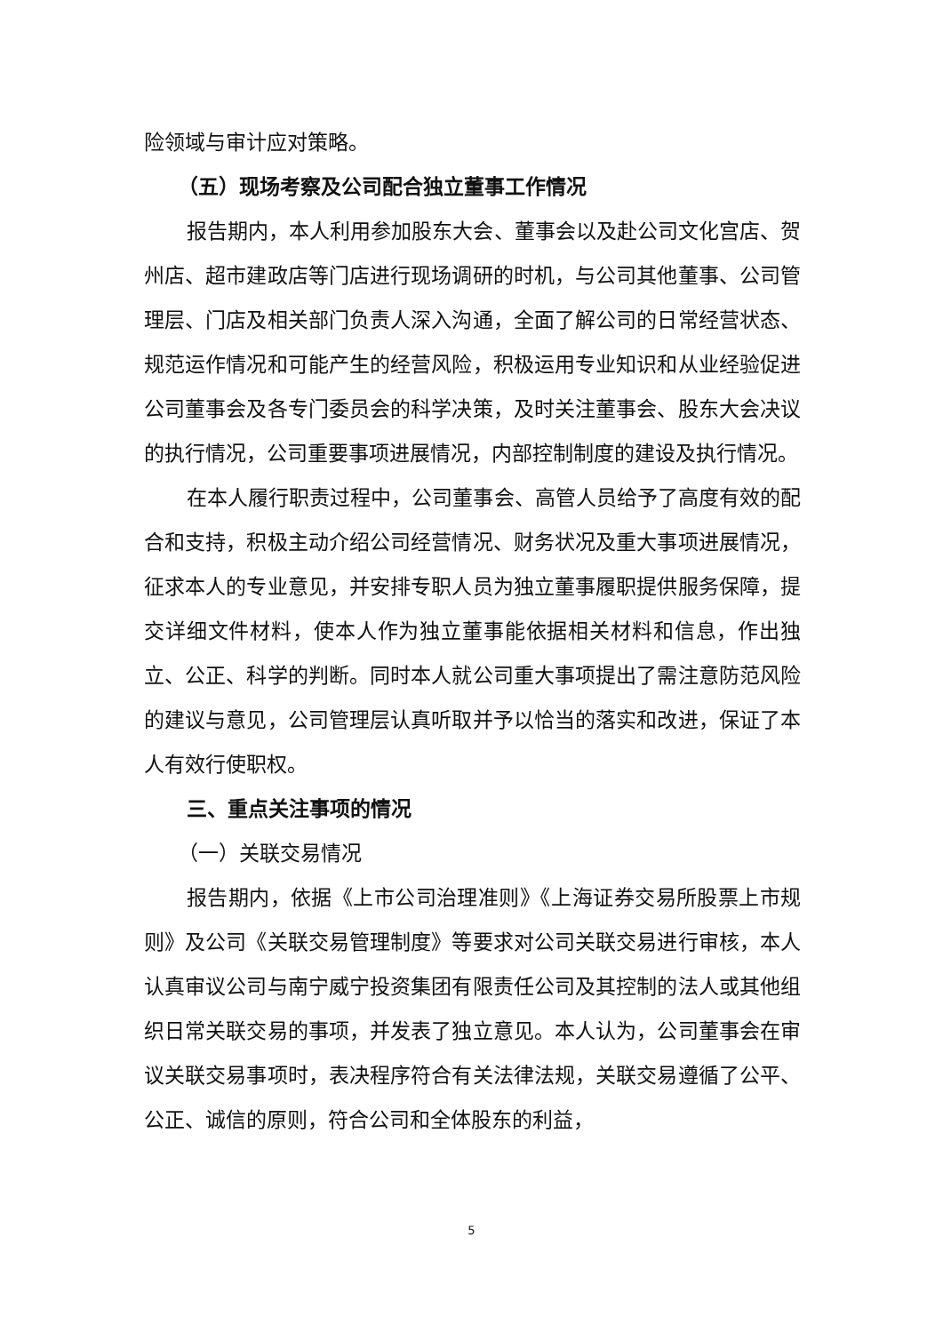险领域与审计应对策略。
（五）现场考察及公司配合独立董事工作情况
报告期内，本人利用参加股东大会、董事会以及赴公司文化宫店、贺州店、超市建政店等门店进行现场调研的时机，与公司其他董事、公司管理层、门店及相关部门负责人深入沟通，全面了解公司的日常经营状态、规范运作情况和可能产生的经营风险，积极运用专业知识和从业经验促进公司董事会及各专门委员会的科学决策，及时关注董事会、股东大会决议的执行情况，公司重要事项进展情况，内部控制制度的建设及执行情况。
在本人履行职责过程中，公司董事会、高管人员给予了高度有效的配合和支持，积极主动介绍公司经营情况、财务状况及重大事项进展情况，征求本人的专业意见，并安排专职人员为独立董事履职提供服务保障，提交详细文件材料，使本人作为独立董事能依据相关材料和信息，作出独立、公正、科学的判断。同时本人就公司重大事项提出了需注意防范风险的建议与意见，公司管理层认真听取并予以恰当的落实和改进，保证了本人有效行使职权。
三、重点关注事项的情况
（一）关联交易情况
报告期内，依据《上市公司治理准则》《上海证券交易所股票上市规则》及公司《关联交易管理制度》等要求对公司关联交易进行审核，本人认真审议公司与南宁威宁投资集团有限责任公司及其控制的法人或其他组织日常关联交易的事项，并发表了独立意见。本人认为，公司董事会在审议关联交易事项时，表决程序符合有关法律法规，关联交易遵循了公平、公正、诚信的原则，符合公司和全体股东的利益，
5